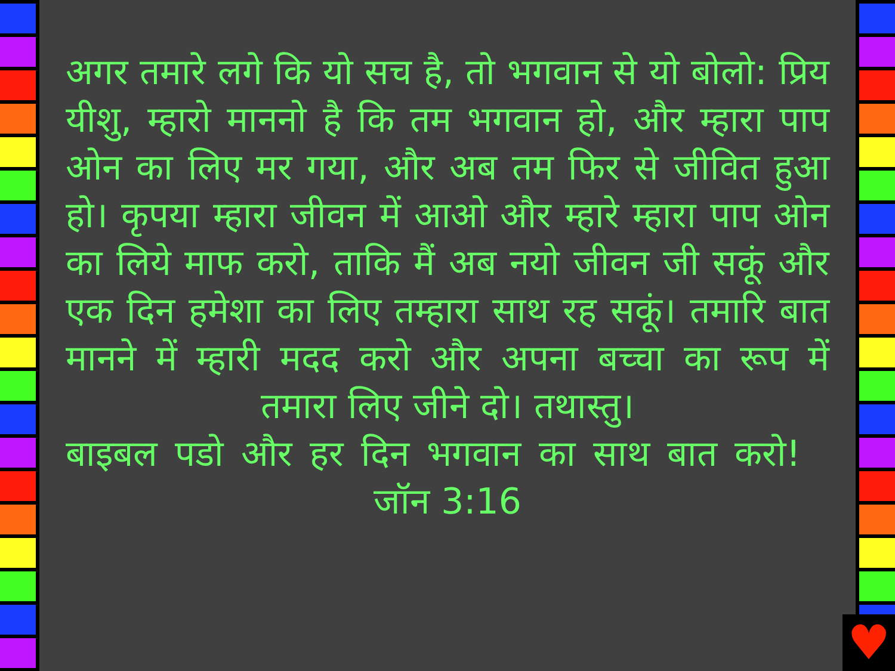अगर तमारे लगे कि यो सच है, तो भगवान से यो बोलो: प्रिय यीशु, म्हारो माननो है कि तम भगवान हो, और म्हारा पाप ओन का लिए मर गया, और अब तम फिर से जीवित हुआ हो। कृपया म्हारा जीवन में आओ और म्हारे म्हारा पाप ओन का लिये माफ करो, ताकि मैं अब नयो जीवन जी सकूं और एक दिन हमेशा का लिए तम्हारा साथ रह सकूं। तमारि बात मानने में म्हारी मदद करो और अपना बच्चा का रूप में तमारा लिए जीने दो। तथास्तु।
बाइबल पडो और हर दिन भगवान का साथ बात करो! जॉन 3:16
♥